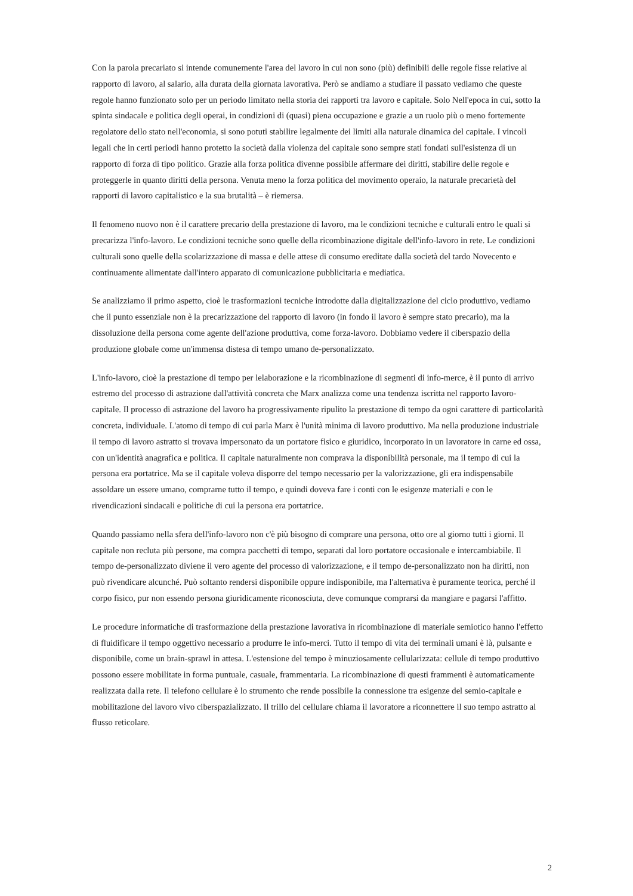Con la parola precariato si intende comunemente l'area del lavoro in cui non sono (più) definibili delle regole fisse relative al rapporto di lavoro, al salario, alla durata della giornata lavorativa. Però se andiamo a studiare il passato vediamo che queste regole hanno funzionato solo per un periodo limitato nella storia dei rapporti tra lavoro e capitale. Solo Nell'epoca in cui, sotto la spinta sindacale e politica degli operai, in condizioni di (quasi) piena occupazione e grazie a un ruolo più o meno fortemente regolatore dello stato nell'economia, si sono potuti stabilire legalmente dei limiti alla naturale dinamica del capitale. I vincoli legali che in certi periodi hanno protetto la società dalla violenza del capitale sono sempre stati fondati sull'esistenza di un rapporto di forza di tipo politico. Grazie alla forza politica divenne possibile affermare dei diritti, stabilire delle regole e proteggerle in quanto diritti della persona. Venuta meno la forza politica del movimento operaio, la naturale precarietà del rapporti di lavoro capitalistico e la sua brutalità – è riemersa.
Il fenomeno nuovo non è il carattere precario della prestazione di lavoro, ma le condizioni tecniche e culturali entro le quali si precarizza l'info-lavoro. Le condizioni tecniche sono quelle della ricombinazione digitale dell'info-lavoro in rete. Le condizioni culturali sono quelle della scolarizzazione di massa e delle attese di consumo ereditate dalla società del tardo Novecento e continuamente alimentate dall'intero apparato di comunicazione pubblicitaria e mediatica.
Se analizziamo il primo aspetto, cioè le trasformazioni tecniche introdotte dalla digitalizzazione del ciclo produttivo, vediamo che il punto essenziale non è la precarizzazione del rapporto di lavoro (in fondo il lavoro è sempre stato precario), ma la dissoluzione della persona come agente dell'azione produttiva, come forza-lavoro. Dobbiamo vedere il ciberspazio della produzione globale come un'immensa distesa di tempo umano de-personalizzato.
L'info-lavoro, cioè la prestazione di tempo per lelaborazione e la ricombinazione di segmenti di info-merce, è il punto di arrivo estremo del processo di astrazione dall'attività concreta che Marx analizza come una tendenza iscritta nel rapporto lavoro-capitale. Il processo di astrazione del lavoro ha progressivamente ripulito la prestazione di tempo da ogni carattere di particolarità concreta, individuale. L'atomo di tempo di cui parla Marx è l'unità minima di lavoro produttivo. Ma nella produzione industriale il tempo di lavoro astratto si trovava impersonato da un portatore fisico e giuridico, incorporato in un lavoratore in carne ed ossa, con un'identità anagrafica e politica. Il capitale naturalmente non comprava la disponibilità personale, ma il tempo di cui la persona era portatrice. Ma se il capitale voleva disporre del tempo necessario per la valorizzazione, gli era indispensabile assoldare un essere umano, comprarne tutto il tempo, e quindi doveva fare i conti con le esigenze materiali e con le rivendicazioni sindacali e politiche di cui la persona era portatrice.
Quando passiamo nella sfera dell'info-lavoro non c'è più bisogno di comprare una persona, otto ore al giorno tutti i giorni. Il capitale non recluta più persone, ma compra pacchetti di tempo, separati dal loro portatore occasionale e intercambiabile. Il tempo de-personalizzato diviene il vero agente del processo di valorizzazione, e il tempo de-personalizzato non ha diritti, non può rivendicare alcunché. Può soltanto rendersi disponibile oppure indisponibile, ma l'alternativa è puramente teorica, perché il corpo fisico, pur non essendo persona giuridicamente riconosciuta, deve comunque comprarsi da mangiare e pagarsi l'affitto.
Le procedure informatiche di trasformazione della prestazione lavorativa in ricombinazione di materiale semiotico hanno l'effetto di fluidificare il tempo oggettivo necessario a produrre le info-merci. Tutto il tempo di vita dei terminali umani è là, pulsante e disponibile, come un brain-sprawl in attesa. L'estensione del tempo è minuziosamente cellularizzata: cellule di tempo produttivo possono essere mobilitate in forma puntuale, casuale, frammentaria. La ricombinazione di questi frammenti è automaticamente realizzata dalla rete. Il telefono cellulare è lo strumento che rende possibile la connessione tra esigenze del semio-capitale e mobilitazione del lavoro vivo ciberspazializzato. Il trillo del cellulare chiama il lavoratore a riconnettere il suo tempo astratto al flusso reticolare.
2